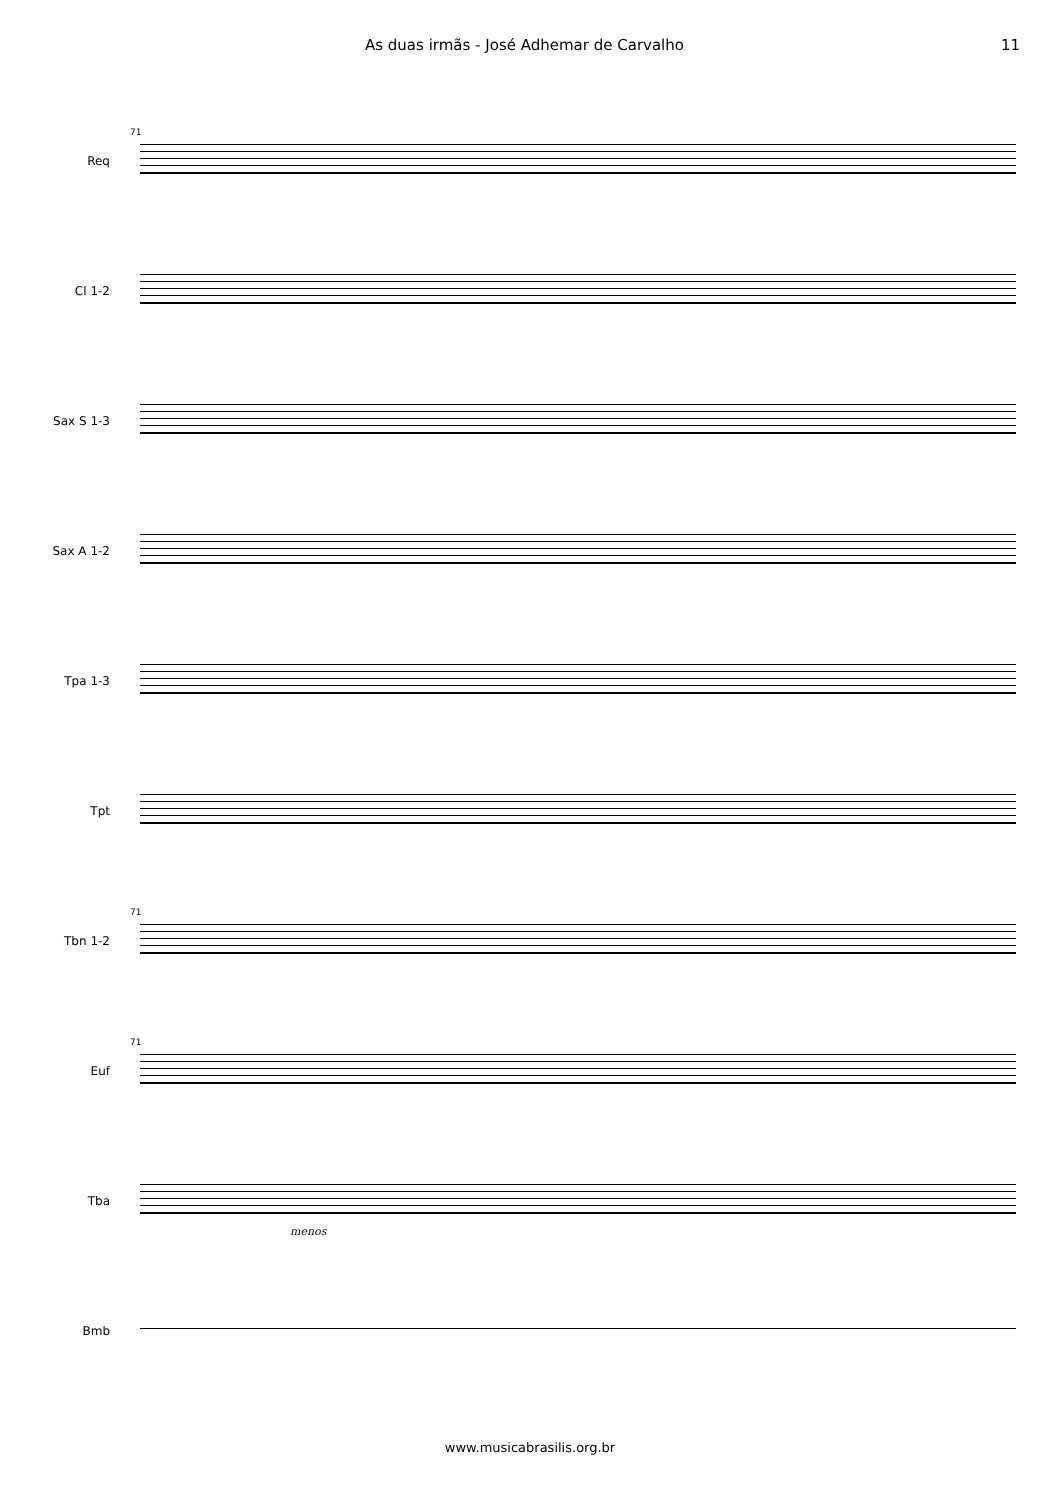As duas irmãs - José Adhemar de Carvalho 11
Req
71
Cl 1-2
Sax S 1-3
Sax A 1-2
Tpa 1-3
Tpt
Tbn 1-2
71
Euf
71
Tba
menos
Bmb
www.musicabrasilis.org.br